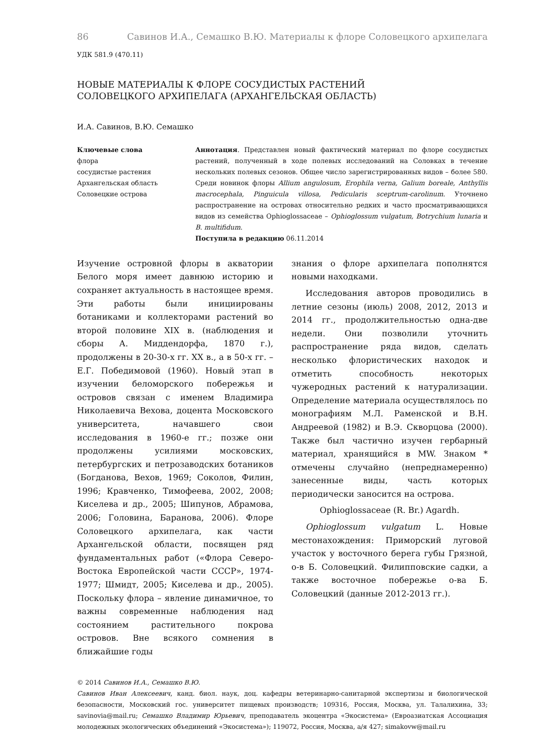86 Савинов И.А., Семашко В.Ю. Материалы к флоре Соловецкого архипелага
УДК 581.9 (470.11)
НОВЫЕ МАТЕРИАЛЫ К ФЛОРЕ СОСУДИСТЫХ РАСТЕНИЙ
СОЛОВЕЦКОГО АРХИПЕЛАГА (АРХАНГЕЛЬСКАЯ ОБЛАСТЬ)
И.А. Савинов, В.Ю. Семашко
Ключевые слова
флора
сосудистые растения
Архангельская область
Соловецкие острова
Аннотация. Представлен новый фактический материал по флоре сосудистых растений, полученный в ходе полевых исследований на Соловках в течение нескольких полевых сезонов. Общее число зарегистрированных видов – более 580. Среди новинок флоры Allium angulosum, Erophila verna, Galium boreale, Anthyllis macrocephala, Pinguicula villosa, Pedicularis sceptrum-carolinum. Уточнено распространение на островах относительно редких и часто просматривающихся видов из семейства Ophioglossaceae – Ophioglossum vulgatum, Botrychium lunaria и B. multifidum.
Поступила в редакцию 06.11.2014
Изучение островной флоры в акватории Белого моря имеет давнюю историю и сохраняет актуальность в настоящее время. Эти работы были инициированы ботаниками и коллекторами растений во второй половине XIX в. (наблюдения и сборы А. Миддендорфа, 1870 г.), продолжены в 20-30-х гг. XX в., а в 50-х гг. – Е.Г. Победимовой (1960). Новый этап в изучении беломорского побережья и островов связан с именем Владимира Николаевича Вехова, доцента Московского университета, начавшего свои исследования в 1960-е гг.; позже они продолжены усилиями московских, петербургских и петрозаводских ботаников (Богданова, Вехов, 1969; Соколов, Филин, 1996; Кравченко, Тимофеева, 2002, 2008; Киселева и др., 2005; Шипунов, Абрамова, 2006; Головина, Баранова, 2006). Флоре Соловецкого архипелага, как части Архангельской области, посвящен ряд фундаментальных работ («Флора Северо-Востока Европейской части СССР», 1974-1977; Шмидт, 2005; Киселева и др., 2005). Поскольку флора – явление динамичное, то важны современные наблюдения над состоянием растительного покрова островов. Вне всякого сомнения в ближайшие годы
знания о флоре архипелага пополнятся новыми находками.
Исследования авторов проводились в летние сезоны (июль) 2008, 2012, 2013 и 2014 гг., продолжительностью одна-две недели. Они позволили уточнить распространение ряда видов, сделать несколько флористических находок и отметить способность некоторых чужеродных растений к натурализации. Определение материала осуществлялось по монографиям М.Л. Раменской и В.Н. Андреевой (1982) и В.Э. Скворцова (2000). Также был частично изучен гербарный материал, хранящийся в MW. Знаком * отмечены случайно (непреднамеренно) занесенные виды, часть которых периодически заносится на острова.
Ophioglossaceae (R. Br.) Agardh.
Ophioglossum vulgatum L. Новые местонахождения: Приморский луговой участок у восточного берега губы Грязной, о-в Б. Соловецкий. Филипповские садки, а также восточное побережье о-ва Б. Соловецкий (данные 2012-2013 гг.).
© 2014 Савинов И.А., Семашко В.Ю.
Савинов Иван Алексеевич, канд. биол. наук, доц. кафедры ветеринарно-санитарной экспертизы и биологической безопасности, Московский гос. университет пищевых производств; 109316, Россия, Москва, ул. Талалихина, 33; savinovia@mail.ru; Семашко Владимир Юрьевич, преподаватель экоцентра «Экосистема» (Евроазиатская Ассоциация молодежных экологических объединений «Экосистема»); 119072, Россия, Москва, а/я 427; simakovw@mail.ru